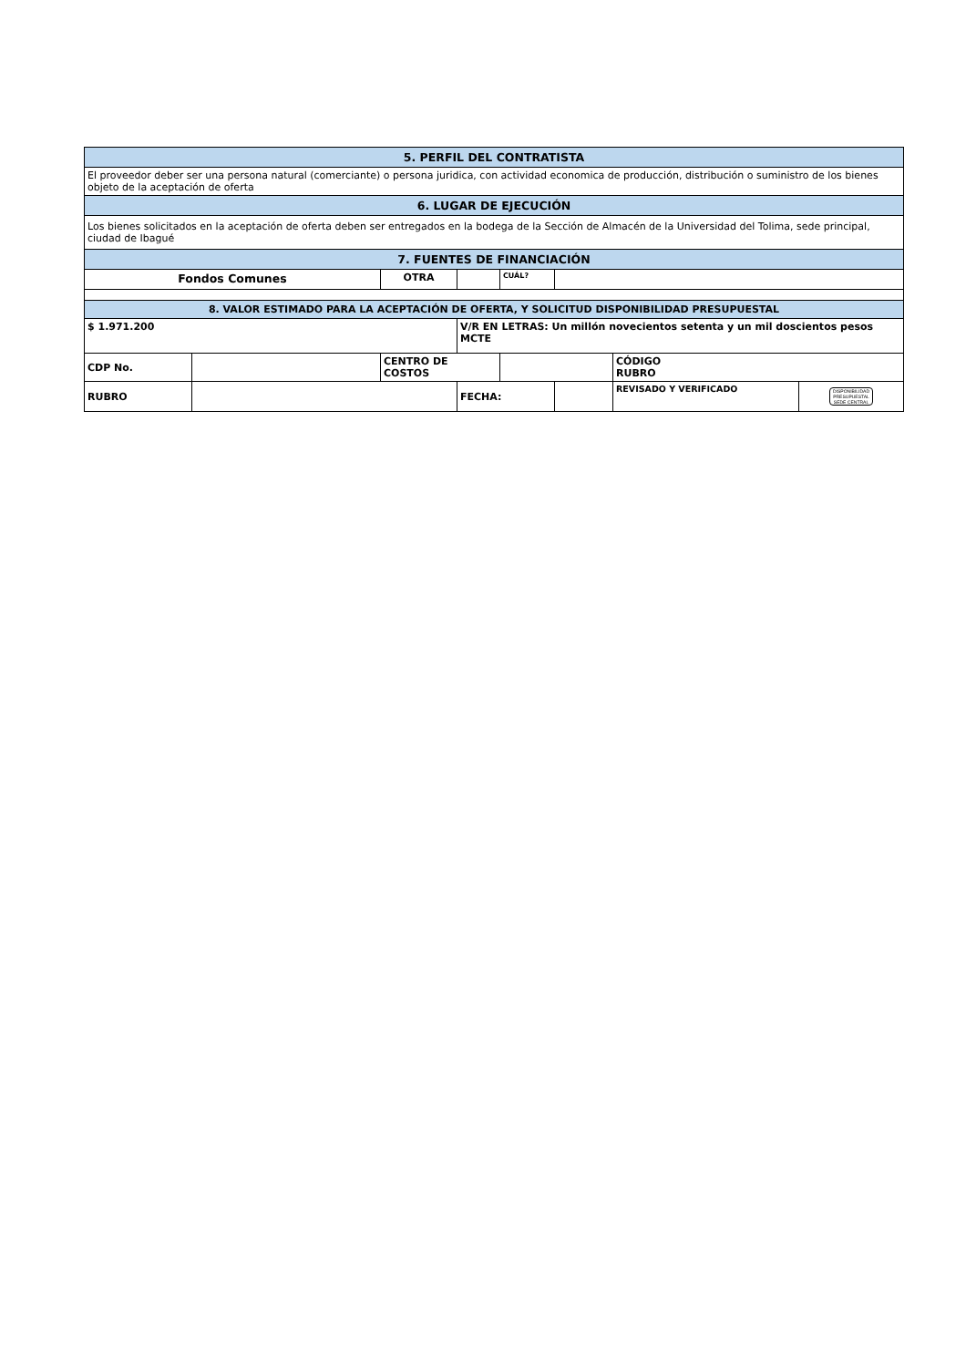| 5. PERFIL DEL CONTRATISTA | | | | | | | |
| --- | --- | --- | --- | --- | --- | --- | --- |
| El proveedor deber ser una persona natural (comerciante) o persona juridica, con actividad economica de producción, distribución o suministro de los bienes objeto de la aceptación de oferta | | | | | | | |
| 6. LUGAR DE EJECUCIÓN | | | | | | | |
| Los bienes solicitados en la aceptación de oferta deben ser entregados en la bodega de la Sección de Almacén de la Universidad del Tolima, sede principal, ciudad de Ibagué | | | | | | | |
| 7. FUENTES DE FINANCIACIÓN | | | | | | | |
| Fondos Comunes | | OTRA | | CUÁL? | | | |
| 8. VALOR ESTIMADO PARA LA ACEPTACIÓN DE OFERTA, Y SOLICITUD DISPONIBILIDAD PRESUPUESTAL | | | | | | | |
| $ 1.971.200 | | | V/R EN LETRAS: Un millón novecientos setenta y un mil doscientos pesos MCTE | | | | |
| CDP No. | | CENTRO DE COSTOS | | | | CÓDIGO RUBRO | |
| RUBRO | | | FECHA: | | | REVISADO Y VERIFICADO | DISPONIBILIDAD PRESUPUESTAL SEDE CENTRAL |